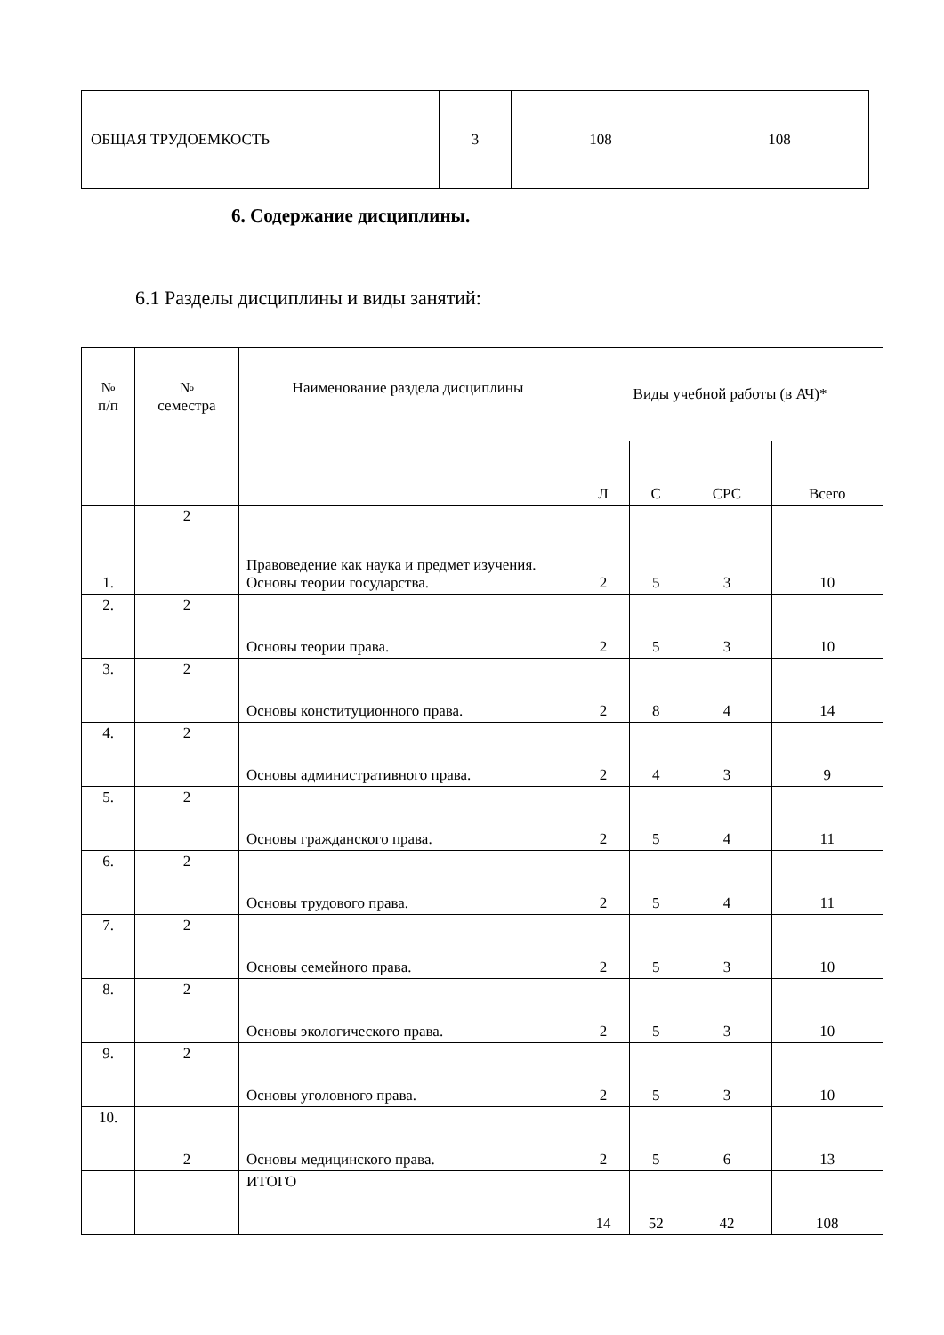| ОБЩАЯ ТРУДОЕМКОСТЬ | 3 | 108 | 108 |
6. Содержание дисциплины.
6.1 Разделы дисциплины и виды занятий:
| № п/п | № семестра | Наименование раздела дисциплины | Виды учебной работы (в АЧ)* | | | |
| --- | --- | --- | --- | --- | --- | --- |
| | | | Л | С | СРС | Всего |
| 1. | 2 | Правоведение как наука и предмет изучения. Основы теории государства. | 2 | 5 | 3 | 10 |
| 2. | 2 | Основы теории права. | 2 | 5 | 3 | 10 |
| 3. | 2 | Основы конституционного права. | 2 | 8 | 4 | 14 |
| 4. | 2 | Основы административного права. | 2 | 4 | 3 | 9 |
| 5. | 2 | Основы гражданского права. | 2 | 5 | 4 | 11 |
| 6. | 2 | Основы трудового права. | 2 | 5 | 4 | 11 |
| 7. | 2 | Основы семейного права. | 2 | 5 | 3 | 10 |
| 8. | 2 | Основы экологического права. | 2 | 5 | 3 | 10 |
| 9. | 2 | Основы уголовного права. | 2 | 5 | 3 | 10 |
| 10. | 2 | Основы медицинского права. | 2 | 5 | 6 | 13 |
| | | ИТОГО | 14 | 52 | 42 | 108 |